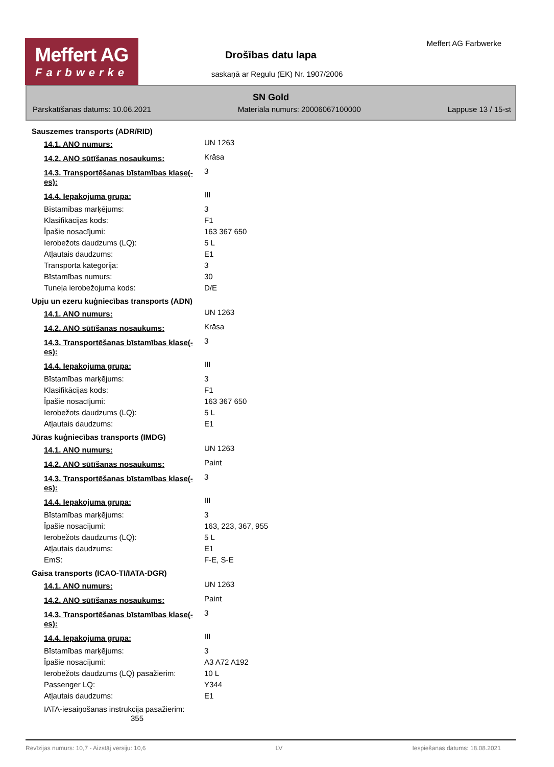Meffert AG
Farbwerke
Meffert AG Farbwerke
Drošības datu lapa
saskaņā ar Regulu (EK) Nr. 1907/2006
SN Gold
Pārskatīšanas datums: 10.06.2021 Materiāla numurs: 20006067100000 Lappuse 13 / 15-st
| Sauszemes transports (ADR/RID) | |
| 14.1. ANO numurs: | UN 1263 |
| 14.2. ANO sūtīšanas nosaukums: | Krāsa |
| 14.3. Transportēšanas bīstamības klase(-es): | 3 |
| 14.4. Iepakojuma grupa: | III |
| Bīstamības marķējums: | 3 |
| Klasifikācijas kods: | F1 |
| Īpašie nosacījumi: | 163 367 650 |
| Ierobežots daudzums (LQ): | 5 L |
| Atļautais daudzums: | E1 |
| Transporta kategorija: | 3 |
| Bīstamības numurs: | 30 |
| Tuneļa ierobežojuma kods: | D/E |
| Upju un ezeru kuģniecības transports (ADN) | |
| 14.1. ANO numurs: | UN 1263 |
| 14.2. ANO sūtīšanas nosaukums: | Krāsa |
| 14.3. Transportēšanas bīstamības klase(-es): | 3 |
| 14.4. Iepakojuma grupa: | III |
| Bīstamības marķējums: | 3 |
| Klasifikācijas kods: | F1 |
| Īpašie nosacījumi: | 163 367 650 |
| Ierobežots daudzums (LQ): | 5 L |
| Atļautais daudzums: | E1 |
| Jūras kuģniecības transports (IMDG) | |
| 14.1. ANO numurs: | UN 1263 |
| 14.2. ANO sūtīšanas nosaukums: | Paint |
| 14.3. Transportēšanas bīstamības klase(-es): | 3 |
| 14.4. Iepakojuma grupa: | III |
| Bīstamības marķējums: | 3 |
| Īpašie nosacījumi: | 163, 223, 367, 955 |
| Ierobežots daudzums (LQ): | 5 L |
| Atļautais daudzums: | E1 |
| EmS: | F-E, S-E |
| Gaisa transports (ICAO-TI/IATA-DGR) | |
| 14.1. ANO numurs: | UN 1263 |
| 14.2. ANO sūtīšanas nosaukums: | Paint |
| 14.3. Transportēšanas bīstamības klase(-es): | 3 |
| 14.4. Iepakojuma grupa: | III |
| Bīstamības marķējums: | 3 |
| Īpašie nosacījumi: | A3 A72 A192 |
| Ierobežots daudzums (LQ) pasažierim: | 10 L |
| Passenger LQ: | Y344 |
| Atļautais daudzums: | E1 |
| IATA-iesaiņošanas instrukcija pasažierim: 355 | |
Revīzijas numurs: 10,7 - Aizstāj versiju: 10,6 LV Iespiešanas datums: 18.08.2021